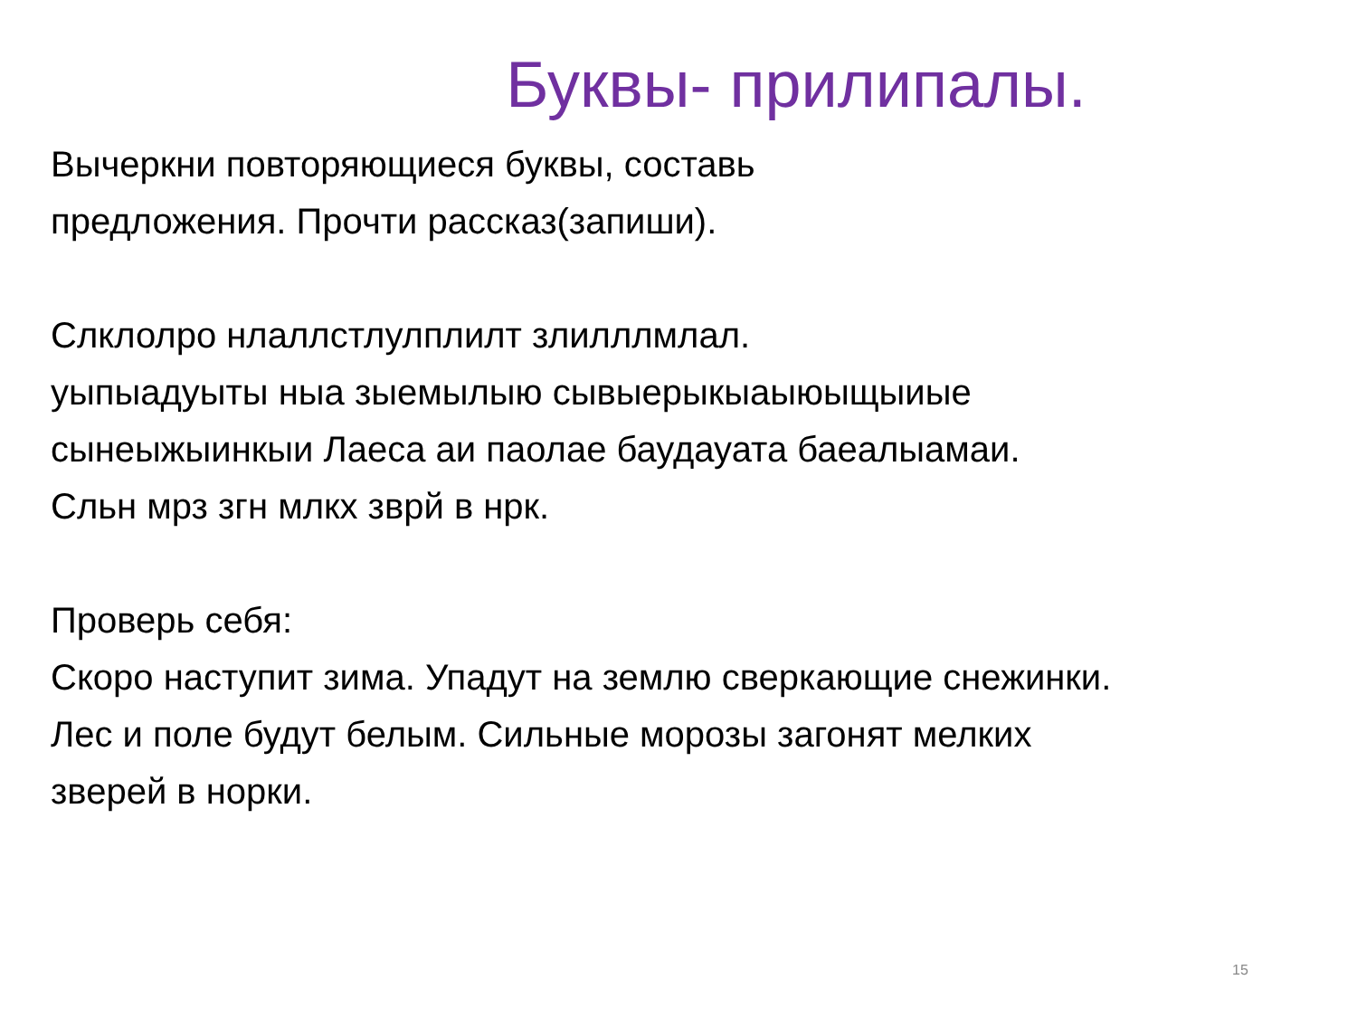Буквы- прилипалы.
Вычеркни повторяющиеся буквы, составь
предложения. Прочти рассказ(запиши).
Слклолро нлаллстлулплилт злилллмлал.
уыпыадуыты ныа зыемылыю сывыерыкыаыюыщыиые
сынеыжыинкыи Лаеса аи паолае баудауата баеалыамаи.
Сльн мрз згн млкх зврй в нрк.
Проверь себя:
Скоро наступит зима. Упадут на землю сверкающие снежинки.
Лес и поле будут белым. Сильные морозы загонят мелких
зверей в норки.
15